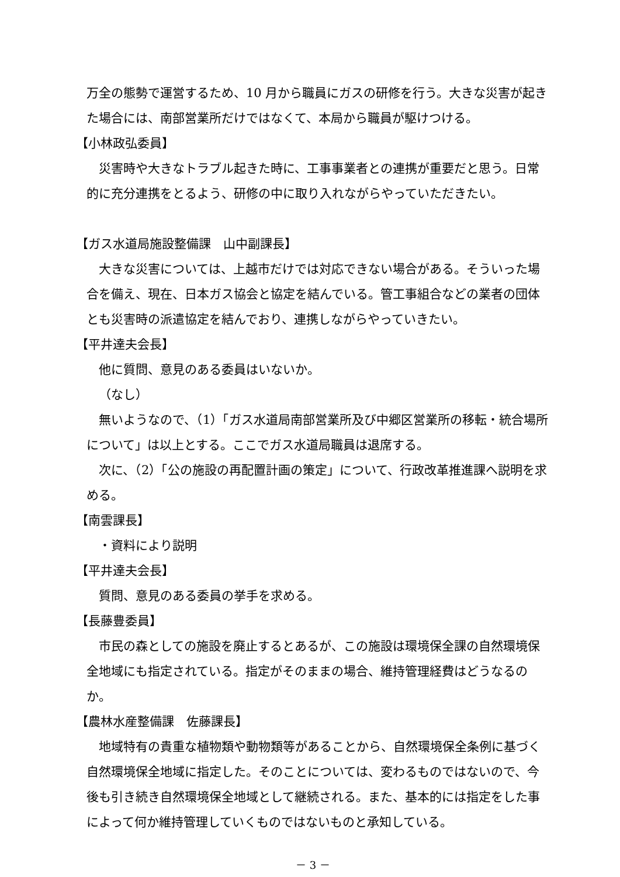万全の態勢で運営するため、10 月から職員にガスの研修を行う。大きな災害が起きた場合には、南部営業所だけではなくて、本局から職員が駆けつける。
【小林政弘委員】
災害時や大きなトラブル起きた時に、工事事業者との連携が重要だと思う。日常的に充分連携をとるよう、研修の中に取り入れながらやっていただきたい。
【ガス水道局施設整備課　山中副課長】
大きな災害については、上越市だけでは対応できない場合がある。そういった場合を備え、現在、日本ガス協会と協定を結んでいる。管工事組合などの業者の団体とも災害時の派遣協定を結んでおり、連携しながらやっていきたい。
【平井達夫会長】
他に質問、意見のある委員はいないか。
（なし）
無いようなので、（1）「ガス水道局南部営業所及び中郷区営業所の移転・統合場所について」は以上とする。ここでガス水道局職員は退席する。
次に、（2）「公の施設の再配置計画の策定」について、行政改革推進課へ説明を求める。
【南雲課長】
・資料により説明
【平井達夫会長】
質問、意見のある委員の挙手を求める。
【長藤豊委員】
市民の森としての施設を廃止するとあるが、この施設は環境保全課の自然環境保全地域にも指定されている。指定がそのままの場合、維持管理経費はどうなるのか。
【農林水産整備課　佐藤課長】
地域特有の貴重な植物類や動物類等があることから、自然環境保全条例に基づく自然環境保全地域に指定した。そのことについては、変わるものではないので、今後も引き続き自然環境保全地域として継続される。また、基本的には指定をした事によって何か維持管理していくものではないものと承知している。
－ 3 －